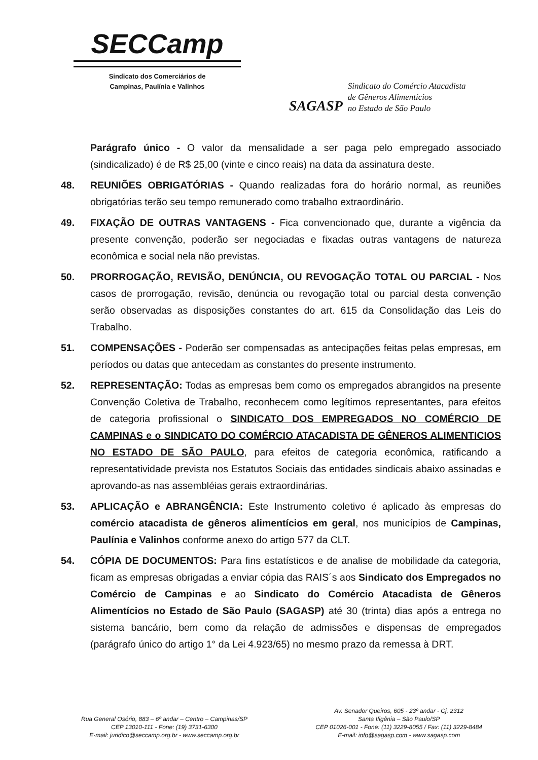SECCamp
Sindicato dos Comerciários de
Campinas, Paulínia e Valinhos
SAGASP
Sindicato do Comércio Atacadista
de Gêneros Alimentícios
no Estado de São Paulo
Parágrafo único - O valor da mensalidade a ser paga pelo empregado associado (sindicalizado) é de R$ 25,00 (vinte e cinco reais) na data da assinatura deste.
48. REUNIÕES OBRIGATÓRIAS - Quando realizadas fora do horário normal, as reuniões obrigatórias terão seu tempo remunerado como trabalho extraordinário.
49. FIXAÇÃO DE OUTRAS VANTAGENS - Fica convencionado que, durante a vigência da presente convenção, poderão ser negociadas e fixadas outras vantagens de natureza econômica e social nela não previstas.
50. PRORROGAÇÃO, REVISÃO, DENÚNCIA, OU REVOGAÇÃO TOTAL OU PARCIAL - Nos casos de prorrogação, revisão, denúncia ou revogação total ou parcial desta convenção serão observadas as disposições constantes do art. 615 da Consolidação das Leis do Trabalho.
51. COMPENSAÇÕES - Poderão ser compensadas as antecipações feitas pelas empresas, em períodos ou datas que antecedam as constantes do presente instrumento.
52. REPRESENTAÇÃO: Todas as empresas bem como os empregados abrangidos na presente Convenção Coletiva de Trabalho, reconhecem como legítimos representantes, para efeitos de categoria profissional o SINDICATO DOS EMPREGADOS NO COMÉRCIO DE CAMPINAS e o SINDICATO DO COMÉRCIO ATACADISTA DE GÊNEROS ALIMENTICIOS NO ESTADO DE SÃO PAULO, para efeitos de categoria econômica, ratificando a representatividade prevista nos Estatutos Sociais das entidades sindicais abaixo assinadas e aprovando-as nas assembléias gerais extraordinárias.
53. APLICAÇÃO e ABRANGÊNCIA: Este Instrumento coletivo é aplicado às empresas do comércio atacadista de gêneros alimentícios em geral, nos municípios de Campinas, Paulínia e Valinhos conforme anexo do artigo 577 da CLT.
54. CÓPIA DE DOCUMENTOS: Para fins estatísticos e de analise de mobilidade da categoria, ficam as empresas obrigadas a enviar cópia das RAIS´s aos Sindicato dos Empregados no Comércio de Campinas e ao Sindicato do Comércio Atacadista de Gêneros Alimentícios no Estado de São Paulo (SAGASP) até 30 (trinta) dias após a entrega no sistema bancário, bem como da relação de admissões e dispensas de empregados (parágrafo único do artigo 1° da Lei 4.923/65) no mesmo prazo da remessa à DRT.
Rua General Osório, 883 – 6º andar – Centro – Campinas/SP
CEP 13010-111 - Fone: (19) 3731-6300
E-mail: juridico@seccamp.org.br - www.seccamp.org.br
Av. Senador Queiros, 605 - 23º andar - Cj. 2312
Santa Ifigênia – São Paulo/SP
CEP 01026-001 - Fone: (11) 3229-8055 / Fax: (11) 3229-8484
E-mail: info@sagasp.com - www.sagasp.com